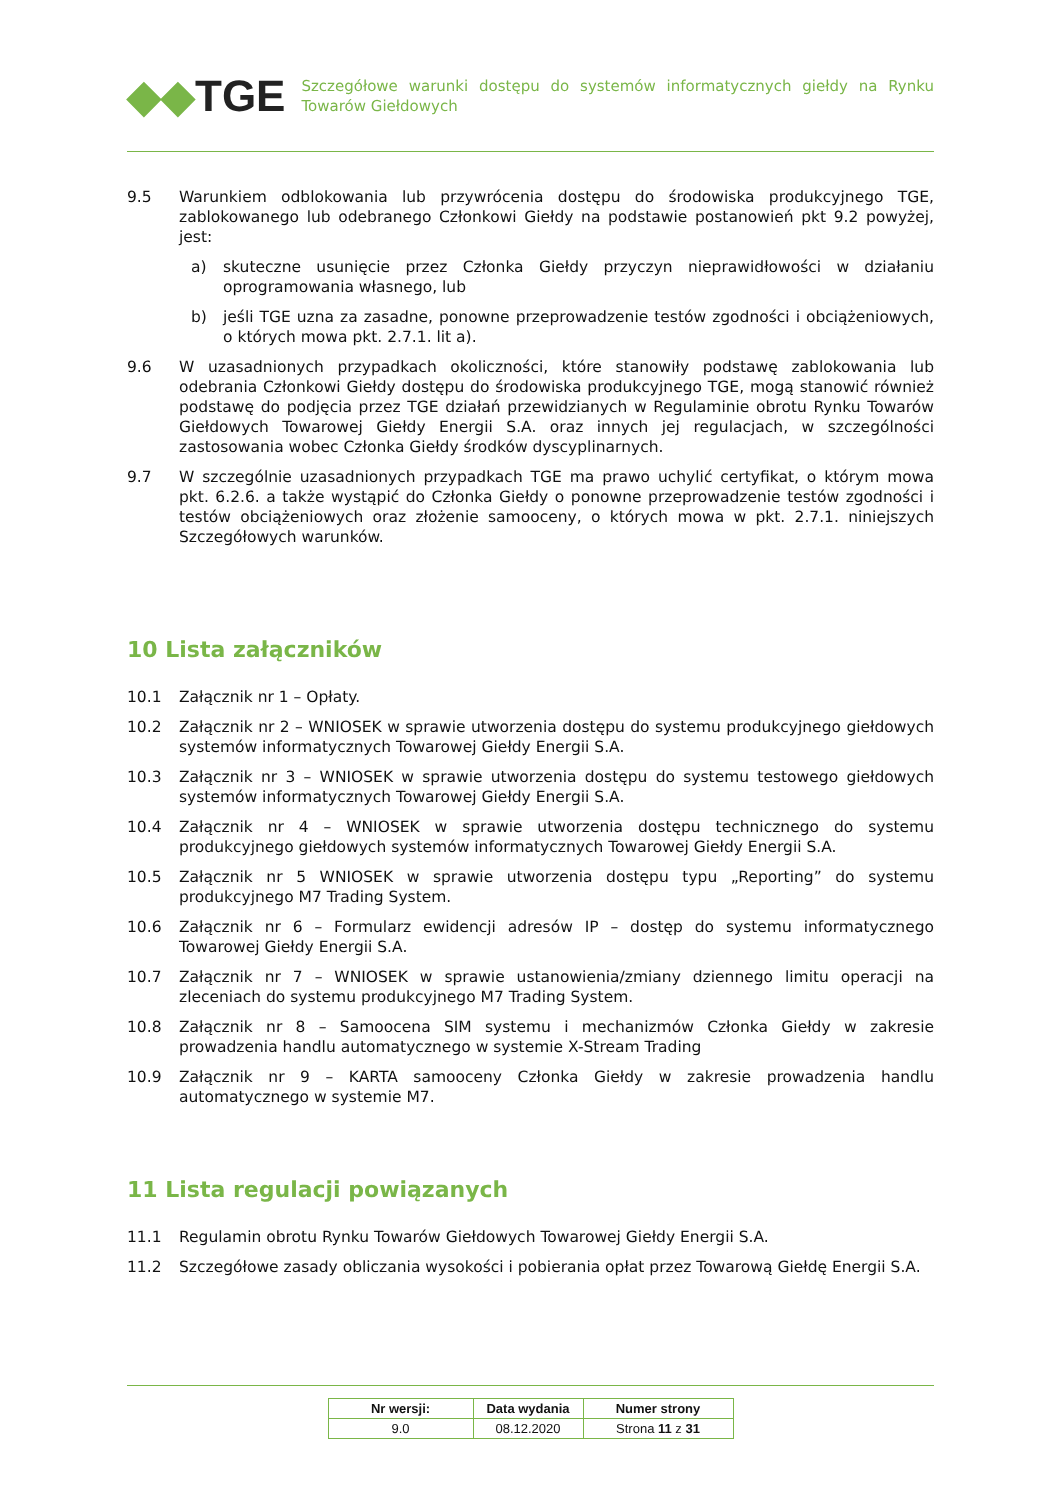◆◆TGE
Szczegółowe warunki dostępu do systemów informatycznych giełdy na Rynku Towarów Giełdowych
9.5 Warunkiem odblokowania lub przywrócenia dostępu do środowiska produkcyjnego TGE, zablokowanego lub odebranego Członkowi Giełdy na podstawie postanowień pkt 9.2 powyżej, jest:
a) skuteczne usunięcie przez Członka Giełdy przyczyn nieprawidłowości w działaniu oprogramowania własnego, lub
b) jeśli TGE uzna za zasadne, ponowne przeprowadzenie testów zgodności i obciążeniowych, o których mowa pkt. 2.7.1. lit a).
9.6 W uzasadnionych przypadkach okoliczności, które stanowiły podstawę zablokowania lub odebrania Członkowi Giełdy dostępu do środowiska produkcyjnego TGE, mogą stanowić również podstawę do podjęcia przez TGE działań przewidzianych w Regulaminie obrotu Rynku Towarów Giełdowych Towarowej Giełdy Energii S.A. oraz innych jej regulacjach, w szczególności zastosowania wobec Członka Giełdy środków dyscyplinarnych.
9.7 W szczególnie uzasadnionych przypadkach TGE ma prawo uchylić certyfikat, o którym mowa pkt. 6.2.6. a także wystąpić do Członka Giełdy o ponowne przeprowadzenie testów zgodności i testów obciążeniowych oraz złożenie samooceny, o których mowa w pkt. 2.7.1. niniejszych Szczegółowych warunków.
10 Lista załączników
10.1 Załącznik nr 1 – Opłaty.
10.2 Załącznik nr 2 – WNIOSEK w sprawie utworzenia dostępu do systemu produkcyjnego giełdowych systemów informatycznych Towarowej Giełdy Energii S.A.
10.3 Załącznik nr 3 – WNIOSEK w sprawie utworzenia dostępu do systemu testowego giełdowych systemów informatycznych Towarowej Giełdy Energii S.A.
10.4 Załącznik nr 4 – WNIOSEK w sprawie utworzenia dostępu technicznego do systemu produkcyjnego giełdowych systemów informatycznych Towarowej Giełdy Energii S.A.
10.5 Załącznik nr 5 WNIOSEK w sprawie utworzenia dostępu typu „Reporting” do systemu produkcyjnego M7 Trading System.
10.6 Załącznik nr 6 – Formularz ewidencji adresów IP – dostęp do systemu informatycznego Towarowej Giełdy Energii S.A.
10.7 Załącznik nr 7 – WNIOSEK w sprawie ustanowienia/zmiany dziennego limitu operacji na zleceniach do systemu produkcyjnego M7 Trading System.
10.8 Załącznik nr 8 – Samoocena SIM systemu i mechanizmów Członka Giełdy w zakresie prowadzenia handlu automatycznego w systemie X-Stream Trading
10.9 Załącznik nr 9 – KARTA samooceny Członka Giełdy w zakresie prowadzenia handlu automatycznego w systemie M7.
11 Lista regulacji powiązanych
11.1 Regulamin obrotu Rynku Towarów Giełdowych Towarowej Giełdy Energii S.A.
11.2 Szczegółowe zasady obliczania wysokości i pobierania opłat przez Towarową Giełdę Energii S.A.
| Nr wersji: | Data wydania | Numer strony |
| --- | --- | --- |
| 9.0 | 08.12.2020 | Strona 11 z 31 |